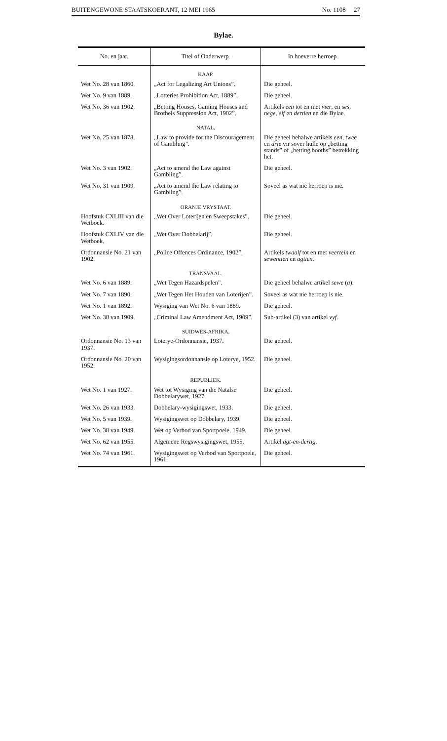BUITENGEWONE STAATSKOERANT, 12 MEI 1965 No. 1108 27
Bylae.
| No. en jaar. | Titel of Onderwerp. | In hoeverre herroep. |
| --- | --- | --- |
| | KAAP. | |
| Wet No. 28 van 1860. | „Act for Legalizing Art Unions”. | Die geheel. |
| Wet No. 9 van 1889. | „Lotteries Prohibition Act, 1889”. | Die geheel. |
| Wet No. 36 van 1902. | „Betting Houses, Gaming Houses and Brothels Suppression Act, 1902”. | Artikels een tot en met vier , en ses, nege, elf en dertien en die Bylae. |
| | NATAL. | |
| Wet No. 25 van 1878. | „Law to provide for the Discouragement of Gambling”. | Die geheel behalwe artikels een, twee en drie vir sover hulle op „betting stands” of „betting booths” betrekking het. |
| Wet No. 3 van 1902. | „Act to amend the Law against Gambling”. | Die geheel. |
| Wet No. 31 van 1909. | „Act to amend the Law relating to Gambling”. | Soveel as wat nie herroep is nie. |
| | ORANJE VRYSTAAT. | |
| Hoofstuk CXLIII van die Wetboek. | „Wet Over Loterijen en Sweepstakes”. | Die geheel. |
| Hoofstuk CXLIV van die Wetboek. | „Wet Over Dobbelarij”. | Die geheel. |
| Ordonnansie No. 21 van 1902. | „Police Offences Ordinance, 1902”. | Artikels twaalf tot en met veertein en sewentien en agtien . |
| | TRANSVAAL. | |
| Wet No. 6 van 1889. | „Wet Tegen Hazardspelen”. | Die geheel behalwe artikel sewe ( a ). |
| Wet No. 7 van 1890. | „Wet Tegen Het Houden van Loterijen”. | Soveel as wat nie herroep is nie. |
| Wet No. 1 van 1892. | Wysiging van Wet No. 6 van 1889. | Die geheel. |
| Wet No. 38 van 1909. | „Criminal Law Amendment Act, 1909”. | Sub-artikel (3) van artikel vyf . |
| | SUIDWES-AFRIKA. | |
| Ordonnansie No. 13 van 1937. | Loterye-Ordonnansie, 1937. | Die geheel. |
| Ordonnansie No. 20 van 1952. | Wysigingsordonnansie op Loterye, 1952. | Die geheel. |
| | REPUBLIEK. | |
| Wet No. 1 van 1927. | Wet tot Wysiging van die Natalse Dobbelarywet, 1927. | Die geheel. |
| Wet No. 26 van 1933. | Dobbelary-wysigingswet, 1933. | Die geheel. |
| Wet No. 5 van 1939. | Wysigingswet op Dobbelary, 1939. | Die geheel. |
| Wet No. 38 van 1949. | Wet op Verbod van Sportpoele, 1949. | Die geheel. |
| Wet No. 62 van 1955. | Algemene Regswysigingswet, 1955. | Artikel agt-en-dertig . |
| Wet No. 74 van 1961. | Wysigingswet op Verbod van Sportpoele, 1961. | Die geheel. |